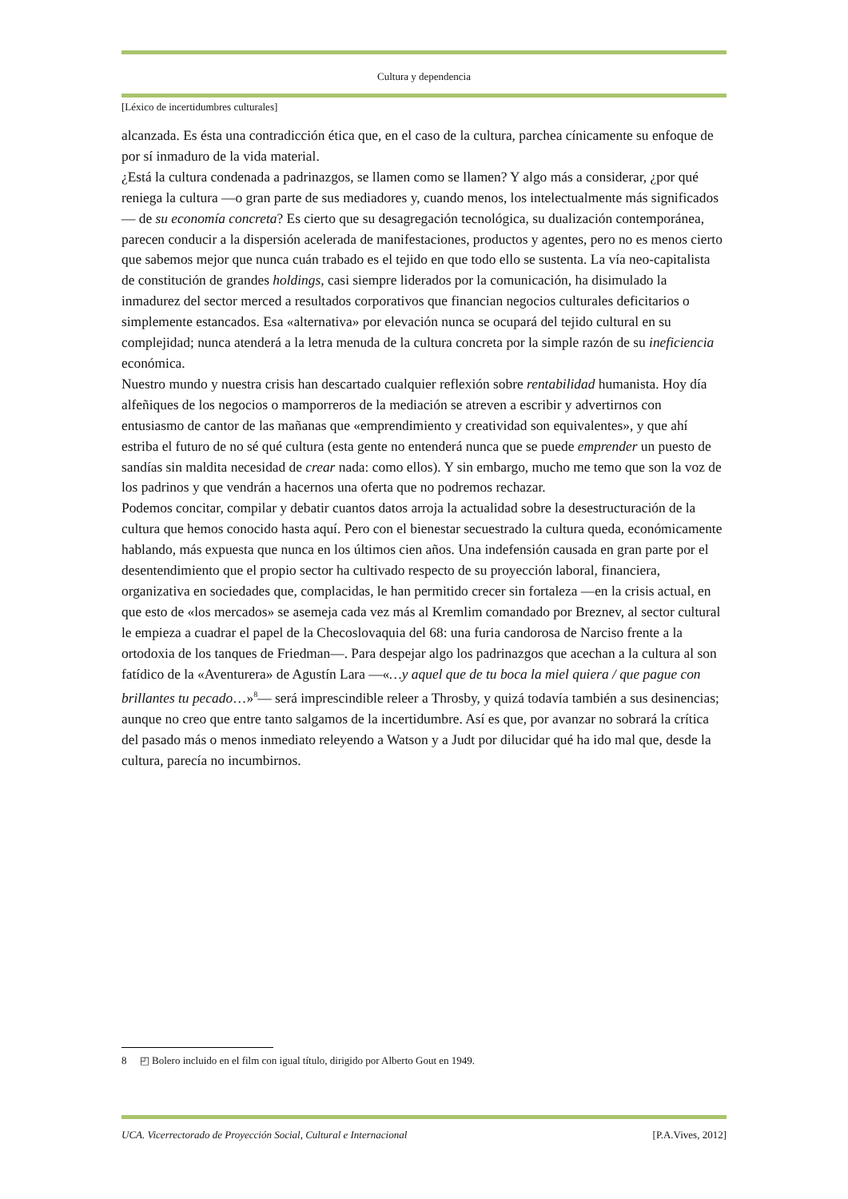Cultura y dependencia
[Léxico de incertidumbres culturales]
alcanzada. Es ésta una contradicción ética que, en el caso de la cultura, parchea cínicamente su enfoque de por sí inmaduro de la vida material.
¿Está la cultura condenada a padrinazgos, se llamen como se llamen? Y algo más a considerar, ¿por qué reniega la cultura —o gran parte de sus mediadores y, cuando menos, los intelectualmente más significados— de su economía concreta? Es cierto que su desagregación tecnológica, su dualización contemporánea, parecen conducir a la dispersión acelerada de manifestaciones, productos y agentes, pero no es menos cierto que sabemos mejor que nunca cuán trabado es el tejido en que todo ello se sustenta. La vía neo-capitalista de constitución de grandes holdings, casi siempre liderados por la comunicación, ha disimulado la inmadurez del sector merced a resultados corporativos que financian negocios culturales deficitarios o simplemente estancados. Esa «alternativa» por elevación nunca se ocupará del tejido cultural en su complejidad; nunca atenderá a la letra menuda de la cultura concreta por la simple razón de su ineficiencia económica.
Nuestro mundo y nuestra crisis han descartado cualquier reflexión sobre rentabilidad humanista. Hoy día alfeñiques de los negocios o mamporreros de la mediación se atreven a escribir y advertirnos con entusiasmo de cantor de las mañanas que «emprendimiento y creatividad son equivalentes», y que ahí estriba el futuro de no sé qué cultura (esta gente no entenderá nunca que se puede emprender un puesto de sandías sin maldita necesidad de crear nada: como ellos). Y sin embargo, mucho me temo que son la voz de los padrinos y que vendrán a hacernos una oferta que no podremos rechazar.
Podemos concitar, compilar y debatir cuantos datos arroja la actualidad sobre la desestructuración de la cultura que hemos conocido hasta aquí. Pero con el bienestar secuestrado la cultura queda, económicamente hablando, más expuesta que nunca en los últimos cien años. Una indefensión causada en gran parte por el desentendimiento que el propio sector ha cultivado respecto de su proyección laboral, financiera, organizativa en sociedades que, complacidas, le han permitido crecer sin fortaleza —en la crisis actual, en que esto de «los mercados» se asemeja cada vez más al Kremlim comandado por Breznev, al sector cultural le empieza a cuadrar el papel de la Checoslovaquia del 68: una furia candorosa de Narciso frente a la ortodoxia de los tanques de Friedman—. Para despejar algo los padrinazgos que acechan a la cultura al son fatídico de la «Aventurera» de Agustín Lara —«…y aquel que de tu boca la miel quiera / que pague con brillantes tu pecado…»<sup>8</sup>— será imprescindible releer a Throsby, y quizá todavía también a sus desinencias; aunque no creo que entre tanto salgamos de la incertidumbre. Así es que, por avanzar no sobrará la crítica del pasado más o menos inmediato releyendo a Watson y a Judt por dilucidar qué ha ido mal que, desde la cultura, parecía no incumbirnos.
8 ◰ Bolero incluido en el film con igual título, dirigido por Alberto Gout en 1949.
UCA. Vicerrectorado de Proyección Social, Cultural e Internacional [P.A.Vives, 2012]